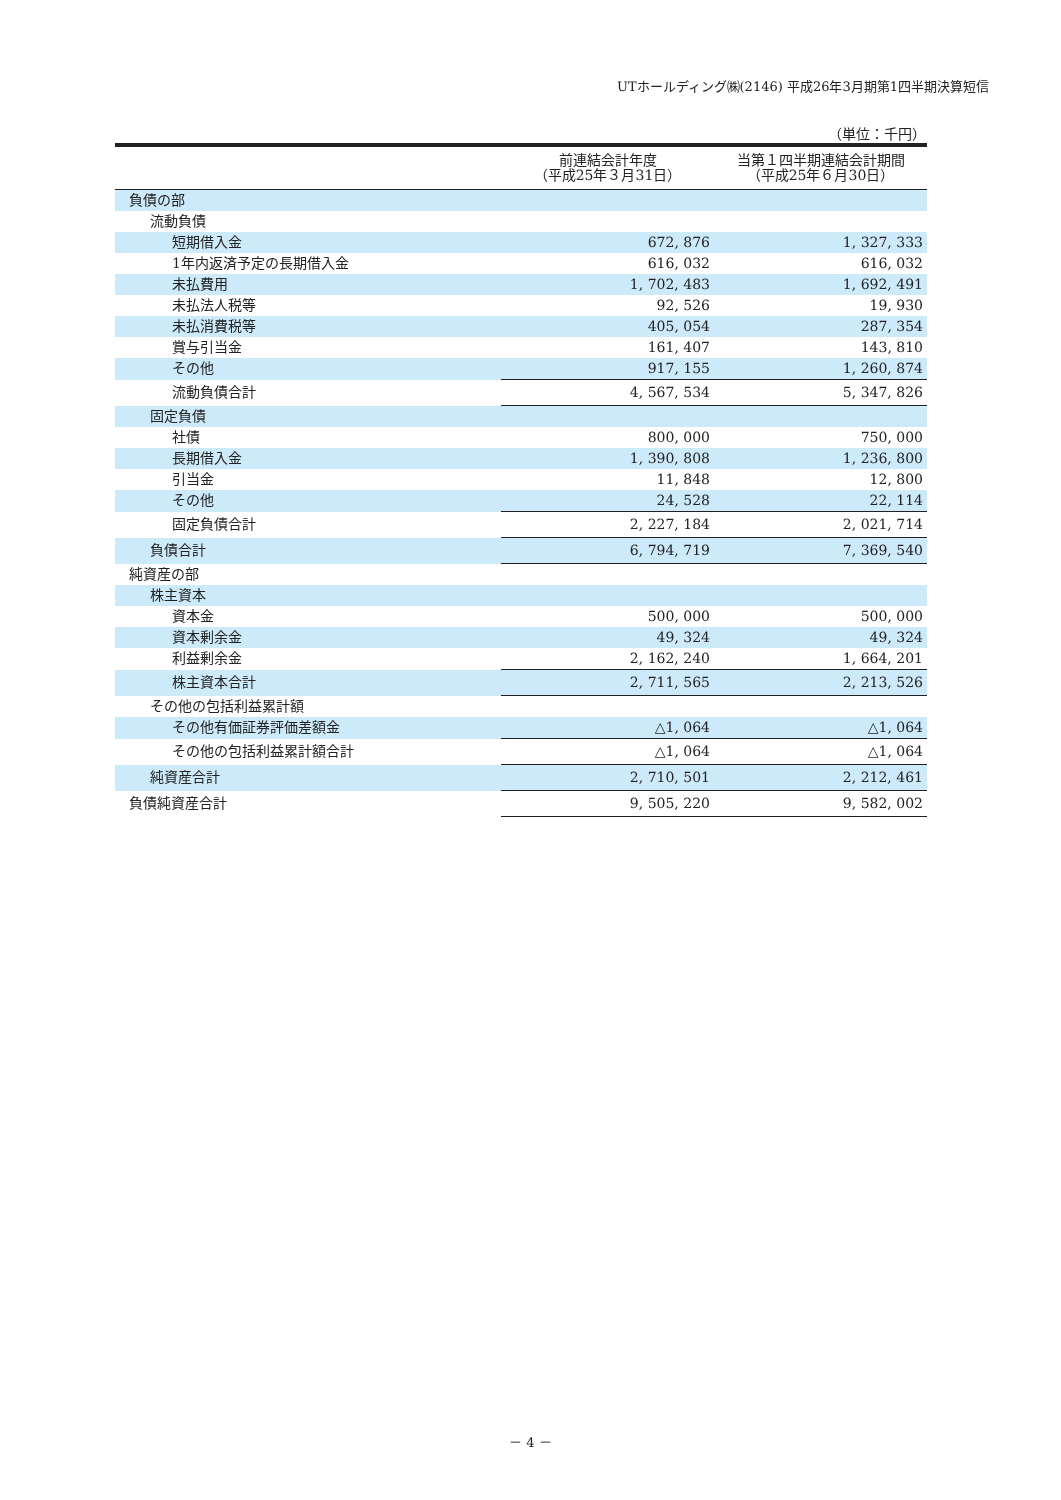UTホールディング㈱(2146) 平成26年3月期第1四半期決算短信
（単位：千円）
| | 前連結会計年度 （平成25年３月31日） | 当第１四半期連結会計期間 （平成25年６月30日） |
| --- | --- | --- |
| 負債の部 | | |
| 流動負債 | | |
| 短期借入金 | 672, 876 | 1, 327, 333 |
| 1年内返済予定の長期借入金 | 616, 032 | 616, 032 |
| 未払費用 | 1, 702, 483 | 1, 692, 491 |
| 未払法人税等 | 92, 526 | 19, 930 |
| 未払消費税等 | 405, 054 | 287, 354 |
| 賞与引当金 | 161, 407 | 143, 810 |
| その他 | 917, 155 | 1, 260, 874 |
| 流動負債合計 | 4, 567, 534 | 5, 347, 826 |
| 固定負債 | | |
| 社債 | 800, 000 | 750, 000 |
| 長期借入金 | 1, 390, 808 | 1, 236, 800 |
| 引当金 | 11, 848 | 12, 800 |
| その他 | 24, 528 | 22, 114 |
| 固定負債合計 | 2, 227, 184 | 2, 021, 714 |
| 負債合計 | 6, 794, 719 | 7, 369, 540 |
| 純資産の部 | | |
| 株主資本 | | |
| 資本金 | 500, 000 | 500, 000 |
| 資本剰余金 | 49, 324 | 49, 324 |
| 利益剰余金 | 2, 162, 240 | 1, 664, 201 |
| 株主資本合計 | 2, 711, 565 | 2, 213, 526 |
| その他の包括利益累計額 | | |
| その他有価証券評価差額金 | △1, 064 | △1, 064 |
| その他の包括利益累計額合計 | △1, 064 | △1, 064 |
| 純資産合計 | 2, 710, 501 | 2, 212, 461 |
| 負債純資産合計 | 9, 505, 220 | 9, 582, 002 |
－ 4 －